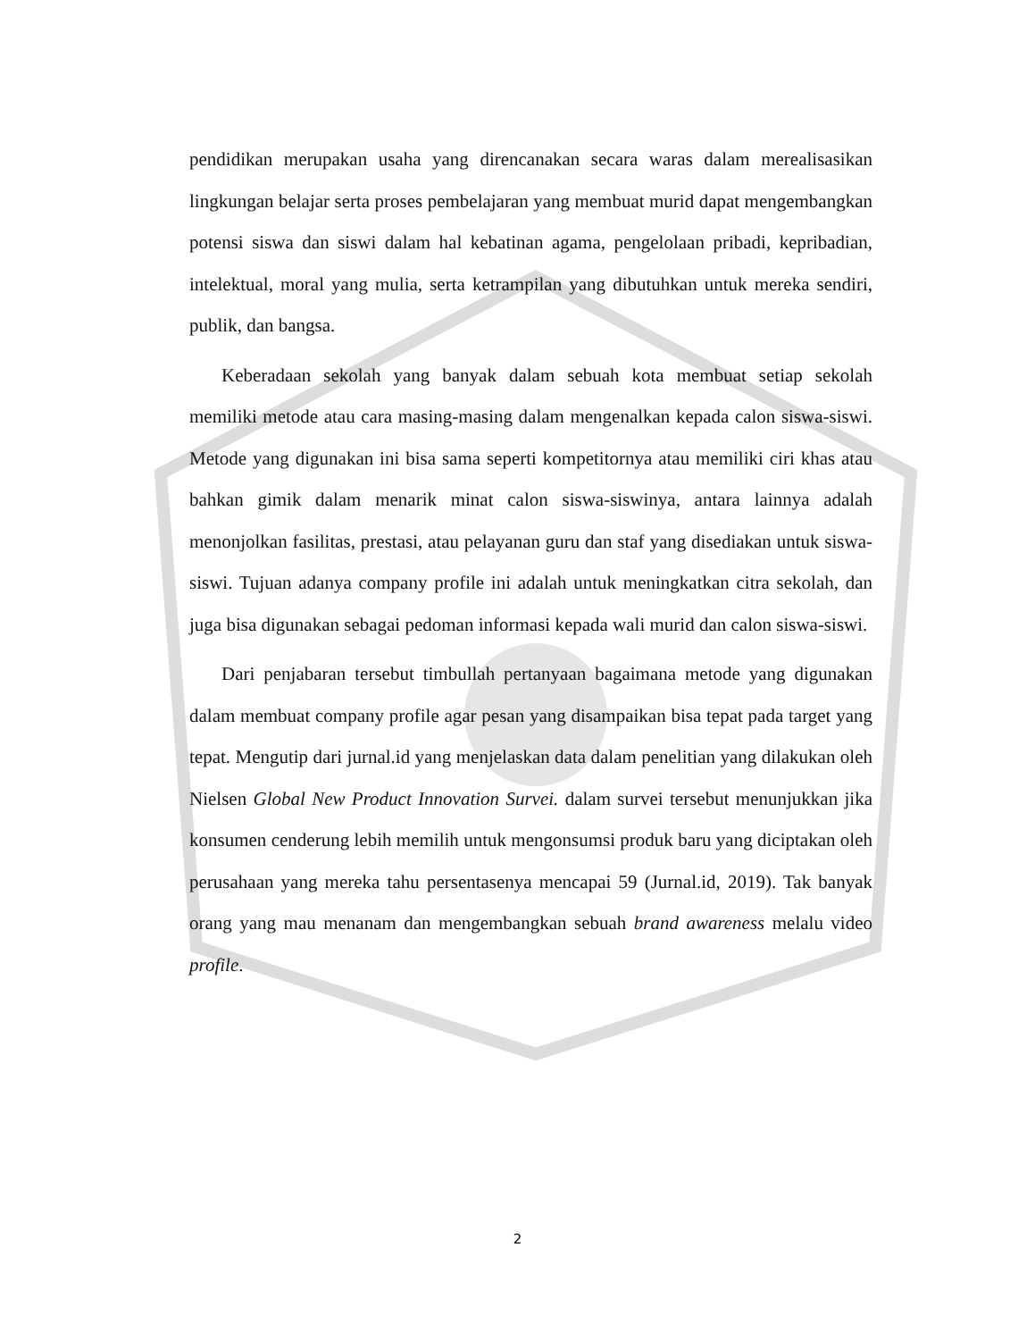pendidikan merupakan usaha yang direncanakan secara waras dalam merealisasikan lingkungan belajar serta proses pembelajaran yang membuat murid dapat mengembangkan potensi siswa dan siswi dalam hal kebatinan agama, pengelolaan pribadi, kepribadian, intelektual, moral yang mulia, serta ketrampilan yang dibutuhkan untuk mereka sendiri, publik, dan bangsa.
Keberadaan sekolah yang banyak dalam sebuah kota membuat setiap sekolah memiliki metode atau cara masing-masing dalam mengenalkan kepada calon siswa-siswi. Metode yang digunakan ini bisa sama seperti kompetitornya atau memiliki ciri khas atau bahkan gimik dalam menarik minat calon siswa-siswinya, antara lainnya adalah menonjolkan fasilitas, prestasi, atau pelayanan guru dan staf yang disediakan untuk siswa-siswi. Tujuan adanya company profile ini adalah untuk meningkatkan citra sekolah, dan juga bisa digunakan sebagai pedoman informasi kepada wali murid dan calon siswa-siswi.
Dari penjabaran tersebut timbullah pertanyaan bagaimana metode yang digunakan dalam membuat company profile agar pesan yang disampaikan bisa tepat pada target yang tepat. Mengutip dari jurnal.id yang menjelaskan data dalam penelitian yang dilakukan oleh Nielsen Global New Product Innovation Survei. dalam survei tersebut menunjukkan jika konsumen cenderung lebih memilih untuk mengonsumsi produk baru yang diciptakan oleh perusahaan yang mereka tahu persentasenya mencapai 59 (Jurnal.id, 2019). Tak banyak orang yang mau menanam dan mengembangkan sebuah brand awareness melalu video profile.
2